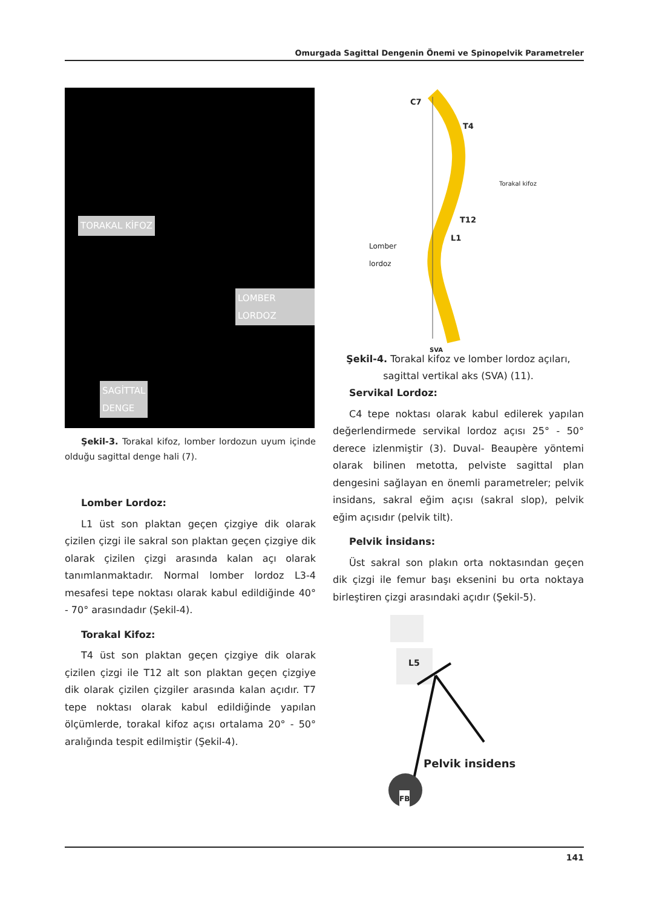Omurgada Sagittal Dengenin Önemi ve Spinopelvik Parametreler
TORAKAL KİFOZ
LOMBER LORDOZ
SAGİTTAL
DENGE
Şekil-3. Torakal kifoz, lomber lordozun uyum içinde olduğu sagittal denge hali (7).
Lomber Lordoz:
L1 üst son plaktan geçen çizgiye dik olarak çizilen çizgi ile sakral son plaktan geçen çizgiye dik olarak çizilen çizgi arasında kalan açı olarak tanımlanmaktadır. Normal lomber lordoz L3-4 mesafesi tepe noktası olarak kabul edildiğinde 40° - 70° arasındadır (Şekil-4).
Torakal Kifoz:
T4 üst son plaktan geçen çizgiye dik olarak çizilen çizgi ile T12 alt son plaktan geçen çizgiye dik olarak çizilen çizgiler arasında kalan açıdır. T7 tepe noktası olarak kabul edildiğinde yapılan ölçümlerde, torakal kifoz açısı ortalama 20° - 50° aralığında tespit edilmiştir (Şekil-4).
C7
T4
Torakal kifoz
T12
L1
Lomber
lordoz
SVA
Şekil-4. Torakal kifoz ve lomber lordoz açıları, sagittal vertikal aks (SVA) (11).
Servikal Lordoz:
C4 tepe noktası olarak kabul edilerek yapılan değerlendirmede servikal lordoz açısı 25° - 50° derece izlenmiştir (3). Duval- Beaupère yöntemi olarak bilinen metotta, pelviste sagittal plan dengesini sağlayan en önemli parametreler; pelvik insidans, sakral eğim açısı (sakral slop), pelvik eğim açısıdır (pelvik tilt).
Pelvik İnsidans:
Üst sakral son plakın orta noktasından geçen dik çizgi ile femur başı eksenini bu orta noktaya birleştiren çizgi arasındaki açıdır (Şekil-5).
L5
Pelvik insidens
FB
141